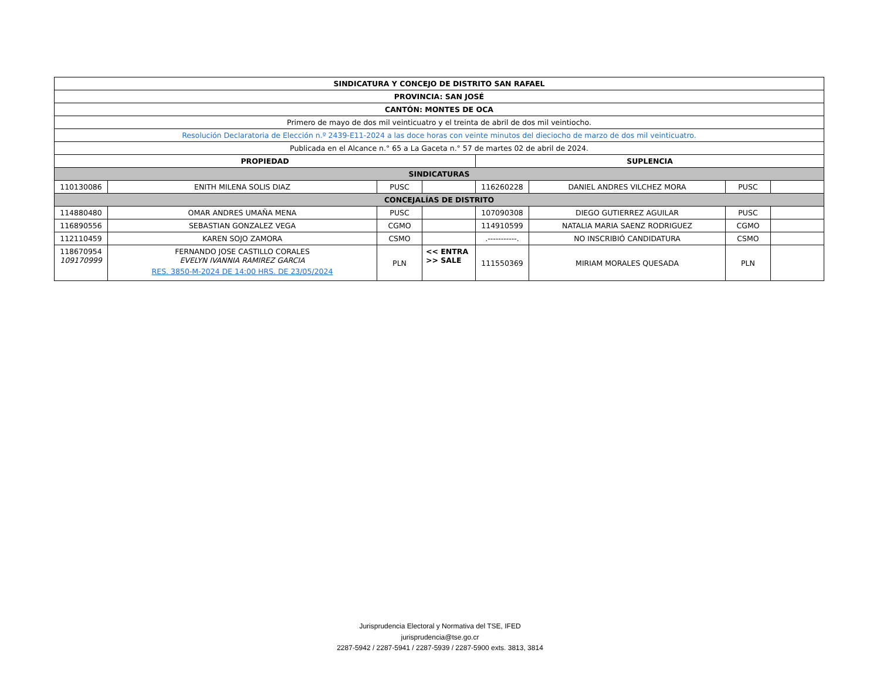| SINDICATURA Y CONCEJO DE DISTRITO SAN RAFAEL | | | | | | | |
| --- | --- | --- | --- | --- | --- | --- | --- |
| PROVINCIA: SAN JOSÉ | | | | | | | |
| CANTÓN: MONTES DE OCA | | | | | | | |
| Primero de mayo de dos mil veinticuatro y el treinta de abril de dos mil veintiocho. | | | | | | | |
| Resolución Declaratoria de Elección n.º 2439-E11-2024 a las doce horas con veinte minutos del dieciocho de marzo de dos mil veinticuatro. | | | | | | | |
| Publicada en el Alcance n.° 65 a La Gaceta n.° 57 de martes 02 de abril de 2024. | | | | | | | |
| PROPIEDAD | | | | SUPLENCIA | | | |
| SINDICATURAS | | | | | | | |
| 110130086 | ENITH MILENA SOLIS DIAZ | PUSC | | 116260228 | DANIEL ANDRES VILCHEZ MORA | PUSC | |
| CONCEJALÍAS DE DISTRITO | | | | | | | |
| 114880480 | OMAR ANDRES UMAÑA MENA | PUSC | | 107090308 | DIEGO GUTIERREZ AGUILAR | PUSC | |
| 116890556 | SEBASTIAN GONZALEZ VEGA | CGMO | | 114910599 | NATALIA MARIA SAENZ RODRIGUEZ | CGMO | |
| 112110459 | KAREN SOJO ZAMORA | CSMO | | .-----------. | NO INSCRIBIÓ CANDIDATURA | CSMO | |
| 118670954 109170999 | FERNANDO JOSE CASTILLO CORALES EVELYN IVANNIA RAMIREZ GARCIA RES. 3850-M-2024 DE 14:00 HRS. DE 23/05/2024 | PLN | << ENTRA >> SALE | 111550369 | MIRIAM MORALES QUESADA | PLN | |
Jurisprudencia Electoral y Normativa del TSE, IFED
jurisprudencia@tse.go.cr
2287-5942 / 2287-5941 / 2287-5939 / 2287-5900 exts. 3813, 3814